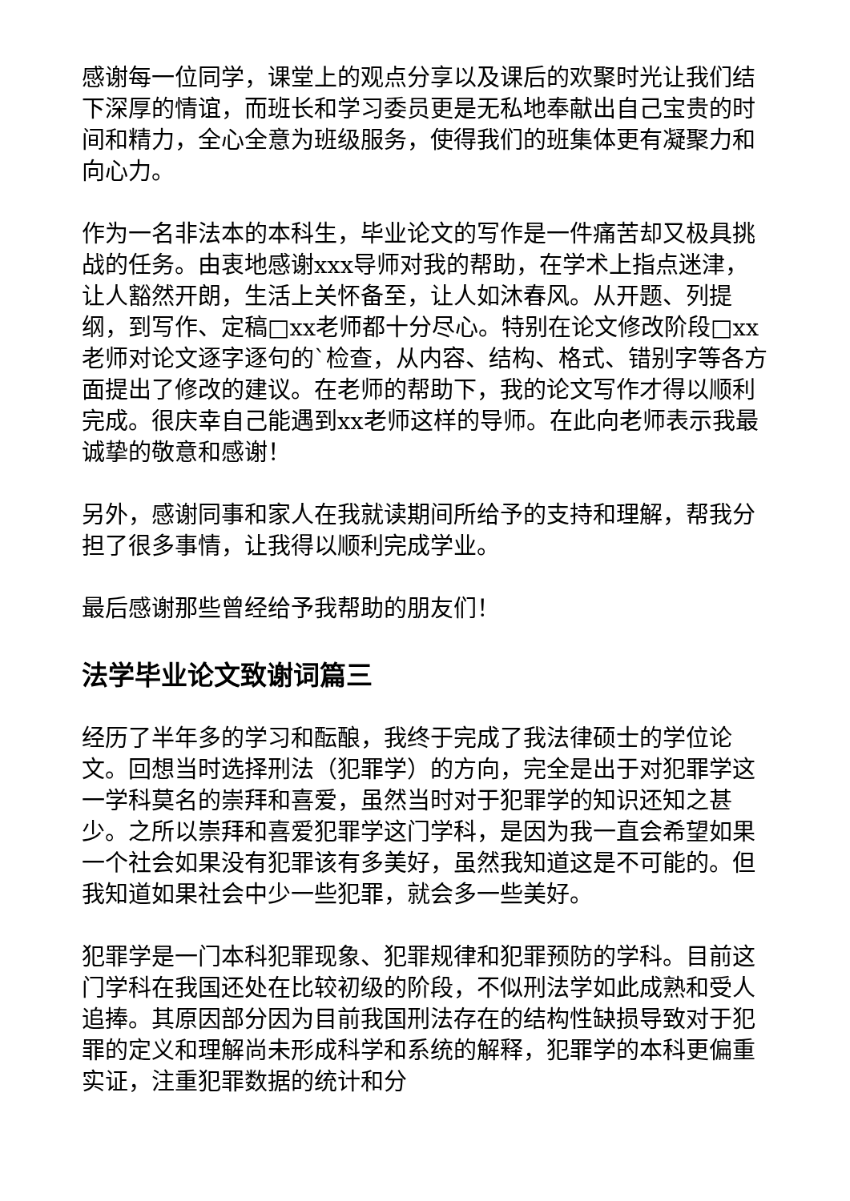感谢每一位同学，课堂上的观点分享以及课后的欢聚时光让我们结下深厚的情谊，而班长和学习委员更是无私地奉献出自己宝贵的时间和精力，全心全意为班级服务，使得我们的班集体更有凝聚力和向心力。
作为一名非法本的本科生，毕业论文的写作是一件痛苦却又极具挑战的任务。由衷地感谢xxx导师对我的帮助，在学术上指点迷津，让人豁然开朗，生活上关怀备至，让人如沐春风。从开题、列提纲，到写作、定稿□xx老师都十分尽心。特别在论文修改阶段□xx老师对论文逐字逐句的`检查，从内容、结构、格式、错别字等各方面提出了修改的建议。在老师的帮助下，我的论文写作才得以顺利完成。很庆幸自己能遇到xx老师这样的导师。在此向老师表示我最诚挚的敬意和感谢！
另外，感谢同事和家人在我就读期间所给予的支持和理解，帮我分担了很多事情，让我得以顺利完成学业。
最后感谢那些曾经给予我帮助的朋友们！
法学毕业论文致谢词篇三
经历了半年多的学习和酝酿，我终于完成了我法律硕士的学位论文。回想当时选择刑法（犯罪学）的方向，完全是出于对犯罪学这一学科莫名的崇拜和喜爱，虽然当时对于犯罪学的知识还知之甚少。之所以崇拜和喜爱犯罪学这门学科，是因为我一直会希望如果一个社会如果没有犯罪该有多美好，虽然我知道这是不可能的。但我知道如果社会中少一些犯罪，就会多一些美好。
犯罪学是一门本科犯罪现象、犯罪规律和犯罪预防的学科。目前这门学科在我国还处在比较初级的阶段，不似刑法学如此成熟和受人追捧。其原因部分因为目前我国刑法存在的结构性缺损导致对于犯罪的定义和理解尚未形成科学和系统的解释，犯罪学的本科更偏重实证，注重犯罪数据的统计和分